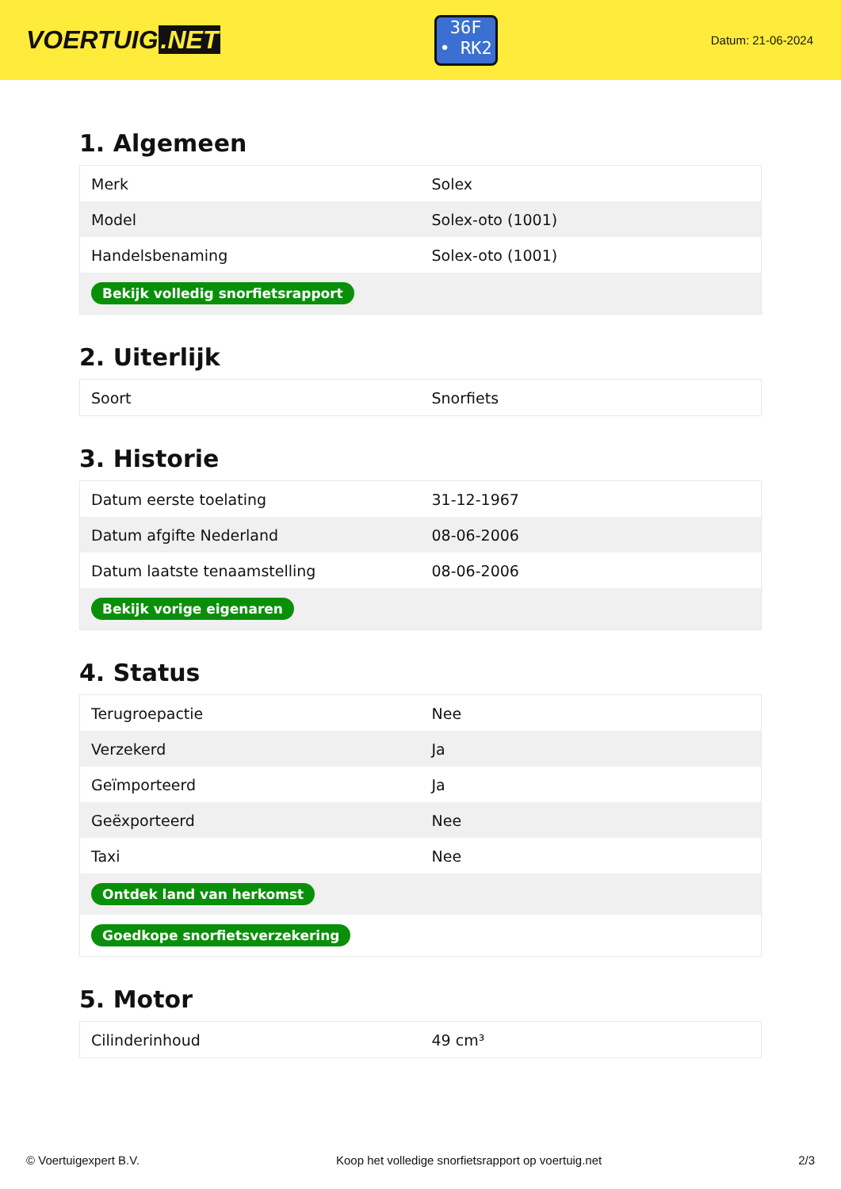VOERTUIG.NET
36F
• RK2
Datum: 21-06-2024
1. Algemeen
| Merk | Solex |
| Model | Solex-oto (1001) |
| Handelsbenaming | Solex-oto (1001) |
| Bekijk volledig snorfietsrapport | |
2. Uiterlijk
| Soort | Snorfiets |
3. Historie
| Datum eerste toelating | 31-12-1967 |
| Datum afgifte Nederland | 08-06-2006 |
| Datum laatste tenaamstelling | 08-06-2006 |
| Bekijk vorige eigenaren | |
4. Status
| Terugroepactie | Nee |
| Verzekerd | Ja |
| Geïmporteerd | Ja |
| Geëxporteerd | Nee |
| Taxi | Nee |
| Ontdek land van herkomst | |
| Goedkope snorfietsverzekering | |
5. Motor
| Cilinderinhoud | 49 cm³ |
© Voertuigexpert B.V. Koop het volledige snorfietsrapport op voertuig.net 2/3